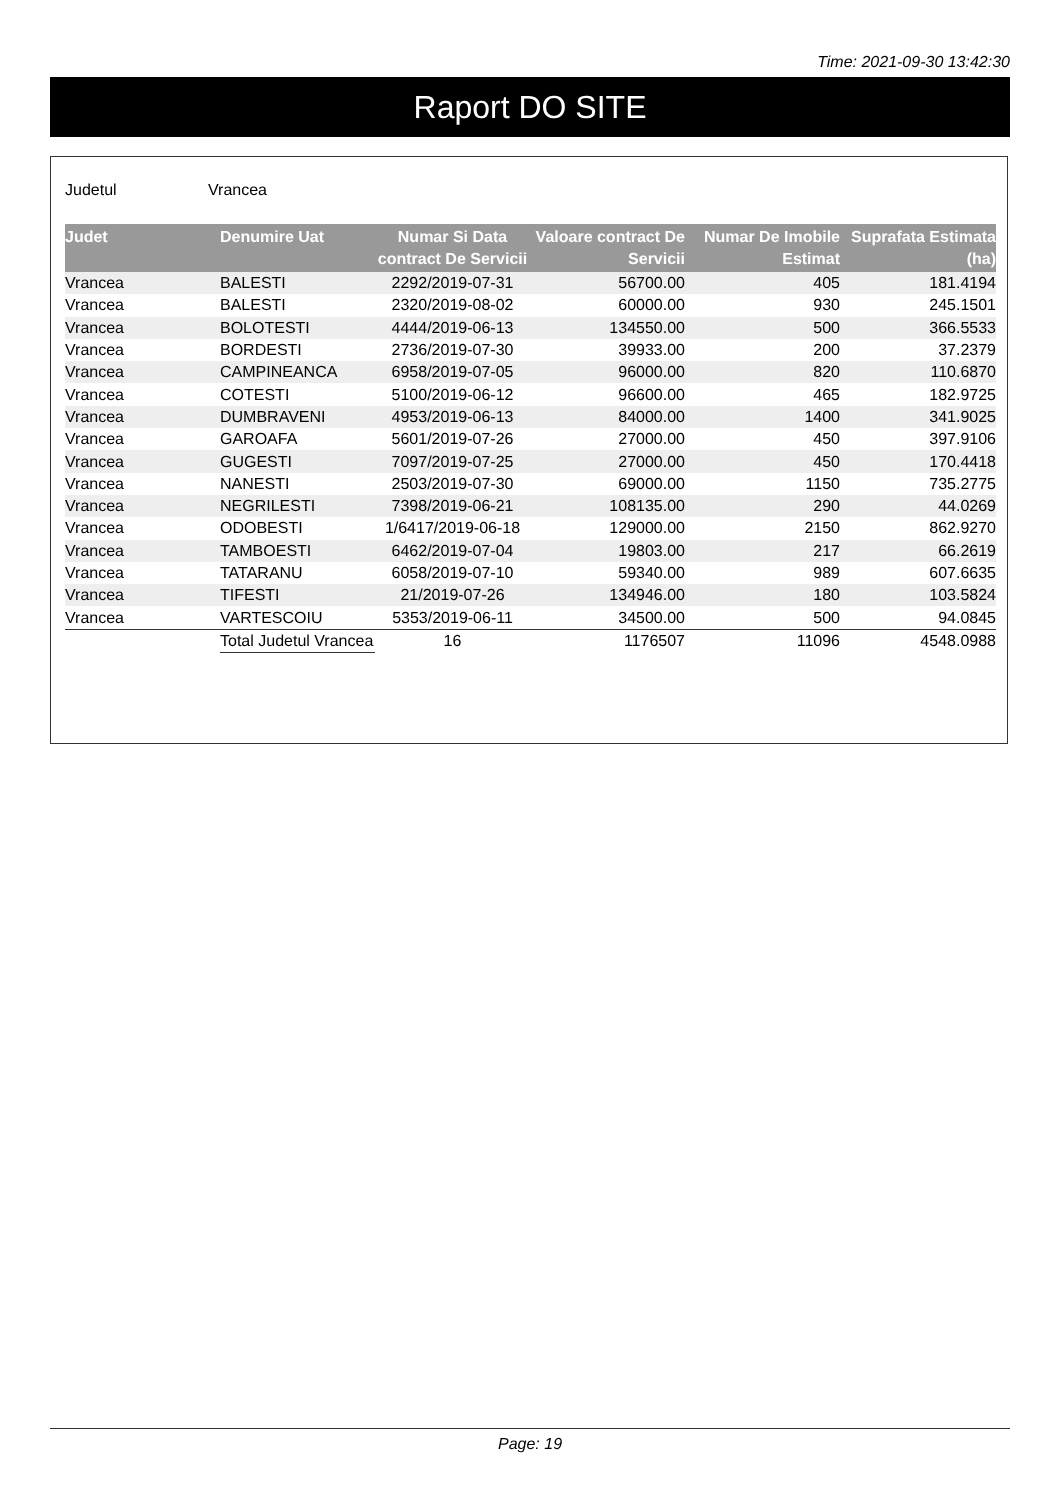Time: 2021-09-30 13:42:30
Raport DO SITE
Judetul Vrancea
| Judet | Denumire Uat | Numar Si Data contract De Servicii | Valoare contract De Servicii | Numar De Imobile Estimat | Suprafata Estimata (ha) |
| --- | --- | --- | --- | --- | --- |
| Vrancea | BALESTI | 2292/2019-07-31 | 56700.00 | 405 | 181.4194 |
| Vrancea | BALESTI | 2320/2019-08-02 | 60000.00 | 930 | 245.1501 |
| Vrancea | BOLOTESTI | 4444/2019-06-13 | 134550.00 | 500 | 366.5533 |
| Vrancea | BORDESTI | 2736/2019-07-30 | 39933.00 | 200 | 37.2379 |
| Vrancea | CAMPINEANCA | 6958/2019-07-05 | 96000.00 | 820 | 110.6870 |
| Vrancea | COTESTI | 5100/2019-06-12 | 96600.00 | 465 | 182.9725 |
| Vrancea | DUMBRAVENI | 4953/2019-06-13 | 84000.00 | 1400 | 341.9025 |
| Vrancea | GAROAFA | 5601/2019-07-26 | 27000.00 | 450 | 397.9106 |
| Vrancea | GUGESTI | 7097/2019-07-25 | 27000.00 | 450 | 170.4418 |
| Vrancea | NANESTI | 2503/2019-07-30 | 69000.00 | 1150 | 735.2775 |
| Vrancea | NEGRILESTI | 7398/2019-06-21 | 108135.00 | 290 | 44.0269 |
| Vrancea | ODOBESTI | 1/6417/2019-06-18 | 129000.00 | 2150 | 862.9270 |
| Vrancea | TAMBOESTI | 6462/2019-07-04 | 19803.00 | 217 | 66.2619 |
| Vrancea | TATARANU | 6058/2019-07-10 | 59340.00 | 989 | 607.6635 |
| Vrancea | TIFESTI | 21/2019-07-26 | 134946.00 | 180 | 103.5824 |
| Vrancea | VARTESCOIU | 5353/2019-06-11 | 34500.00 | 500 | 94.0845 |
| | Total Judetul Vrancea | 16 | 1176507 | 11096 | 4548.0988 |
Page: 19